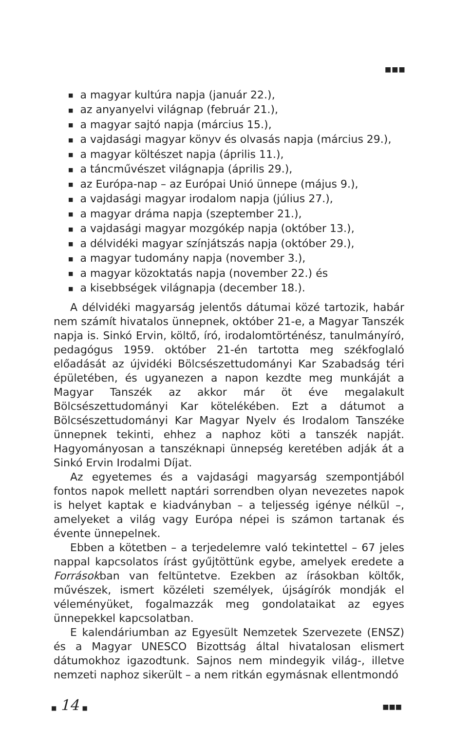■■■
■ a magyar kultúra napja (január 22.),
■ az anyanyelvi világnap (február 21.),
■ a magyar sajtó napja (március 15.),
■ a vajdasági magyar könyv és olvasás napja (március 29.),
■ a magyar költészet napja (április 11.),
■ a táncművészet világnapja (április 29.),
■ az Európa-nap – az Európai Unió ünnepe (május 9.),
■ a vajdasági magyar irodalom napja (július 27.),
■ a magyar dráma napja (szeptember 21.),
■ a vajdasági magyar mozgókép napja (október 13.),
■ a délvidéki magyar színjátszás napja (október 29.),
■ a magyar tudomány napja (november 3.),
■ a magyar közoktatás napja (november 22.) és
■ a kisebbségek világnapja (december 18.).
A délvidéki magyarság jelentős dátumai közé tartozik, habár nem számít hivatalos ünnepnek, október 21-e, a Magyar Tanszék napja is. Sinkó Ervin, költő, író, irodalomtörténész, tanulmányíró, pedagógus 1959. október 21-én tartotta meg székfoglaló előadását az újvidéki Bölcsészettudományi Kar Szabadság téri épületében, és ugyanezen a napon kezdte meg munkáját a Magyar Tanszék az akkor már öt éve megalakult Bölcsészettudományi Kar kötelékében. Ezt a dátumot a Bölcsészettudományi Kar Magyar Nyelv és Irodalom Tanszéke ünnepnek tekinti, ehhez a naphoz köti a tanszék napját. Hagyományosan a tanszéknapi ünnepség keretében adják át a Sinkó Ervin Irodalmi Díjat.
Az egyetemes és a vajdasági magyarság szempontjából fontos napok mellett naptári sorrendben olyan nevezetes napok is helyet kaptak e kiadványban – a teljesség igénye nélkül –, amelyeket a világ vagy Európa népei is számon tartanak és évente ünnepelnek.
Ebben a kötetben – a terjedelemre való tekintettel – 67 jeles nappal kapcsolatos írást gyűjtöttünk egybe, amelyek eredete a Forrásokban van feltüntetve. Ezekben az írásokban költők, művészek, ismert közéleti személyek, újságírók mondják el véleményüket, fogalmazzák meg gondolataikat az egyes ünnepekkel kapcsolatban.
E kalendáriumban az Egyesült Nemzetek Szervezete (ENSZ) és a Magyar UNESCO Bizottság által hivatalosan elismert dátumokhoz igazodtunk. Sajnos nem mindegyik világ-, illetve nemzeti naphoz sikerült – a nem ritkán egymásnak ellentmondó
■ 14 ■
■■■